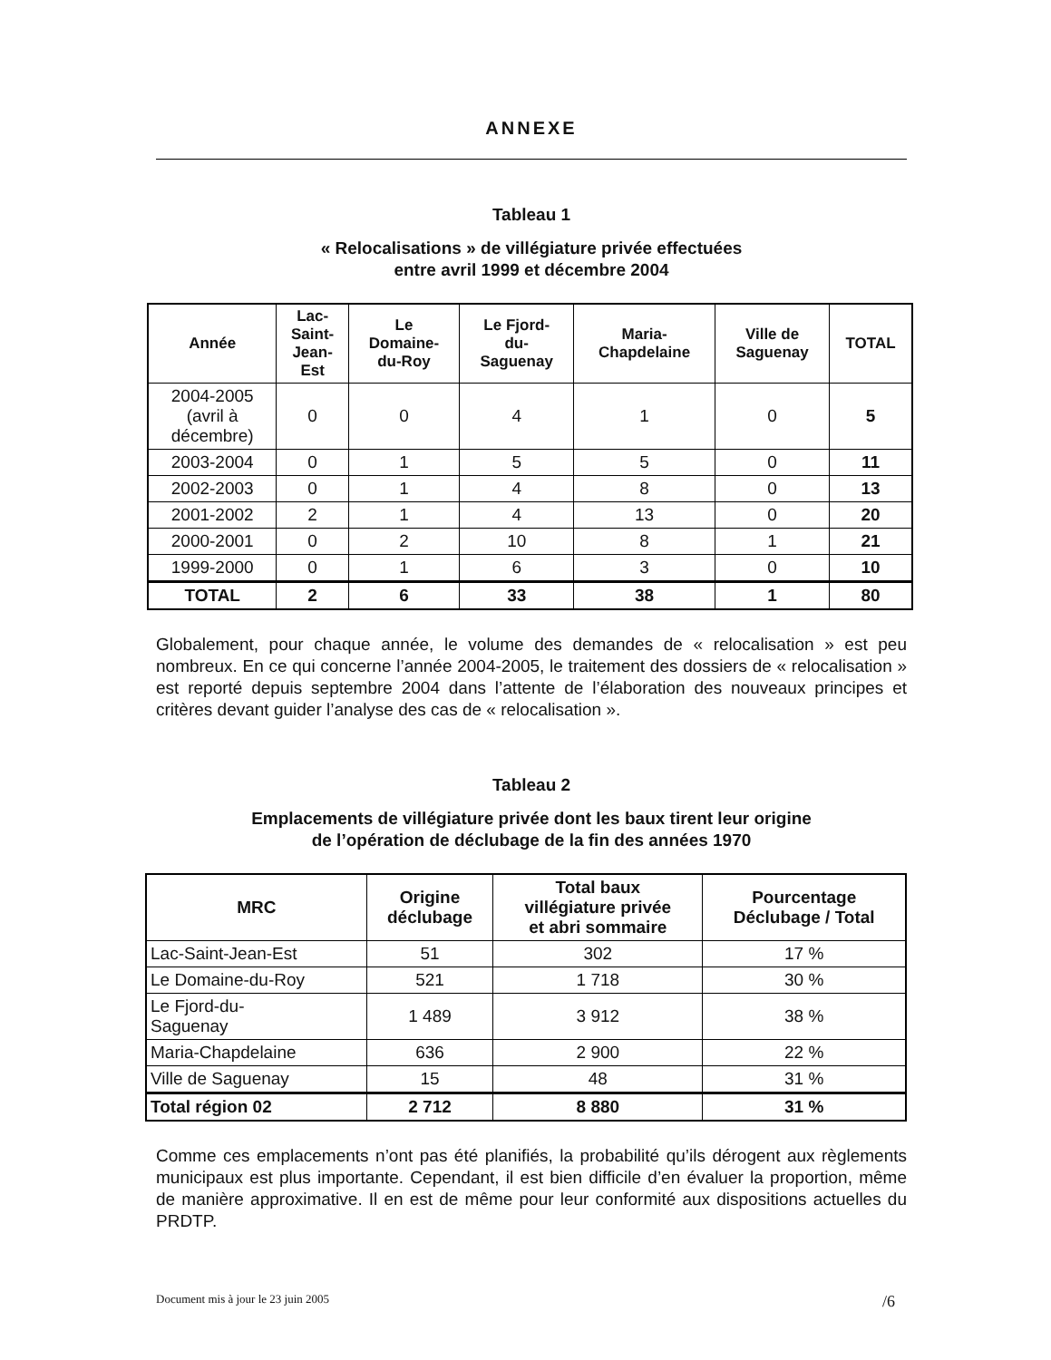ANNEXE
Tableau 1
« Relocalisations » de villégiature privée effectuées
entre avril 1999 et décembre 2004
| Année | Lac- Saint- Jean- Est | Le Domaine- du-Roy | Le Fjord- du- Saguenay | Maria- Chapdelaine | Ville de Saguenay | TOTAL |
| --- | --- | --- | --- | --- | --- | --- |
| 2004-2005 (avril à décembre) | 0 | 0 | 4 | 1 | 0 | 5 |
| 2003-2004 | 0 | 1 | 5 | 5 | 0 | 11 |
| 2002-2003 | 0 | 1 | 4 | 8 | 0 | 13 |
| 2001-2002 | 2 | 1 | 4 | 13 | 0 | 20 |
| 2000-2001 | 0 | 2 | 10 | 8 | 1 | 21 |
| 1999-2000 | 0 | 1 | 6 | 3 | 0 | 10 |
| TOTAL | 2 | 6 | 33 | 38 | 1 | 80 |
Globalement, pour chaque année, le volume des demandes de « relocalisation » est peu nombreux. En ce qui concerne l’année 2004-2005, le traitement des dossiers de « relocalisation » est reporté depuis septembre 2004 dans l’attente de l’élaboration des nouveaux principes et critères devant guider l’analyse des cas de « relocalisation ».
Tableau 2
Emplacements de villégiature privée dont les baux tirent leur origine
de l’opération de déclubage de la fin des années 1970
| MRC | Origine déclubage | Total baux villégiature privée et abri sommaire | Pourcentage Déclubage / Total |
| --- | --- | --- | --- |
| Lac-Saint-Jean-Est | 51 | 302 | 17 % |
| Le Domaine-du-Roy | 521 | 1 718 | 30 % |
| Le Fjord-du- Saguenay | 1 489 | 3 912 | 38 % |
| Maria-Chapdelaine | 636 | 2 900 | 22 % |
| Ville de Saguenay | 15 | 48 | 31 % |
| Total région 02 | 2 712 | 8 880 | 31 % |
Comme ces emplacements n’ont pas été planifiés, la probabilité qu’ils dérogent aux règlements municipaux est plus importante. Cependant, il est bien difficile d’en évaluer la proportion, même de manière approximative. Il en est de même pour leur conformité aux dispositions actuelles du PRDTP.
Document mis à jour le 23 juin 2005 /6